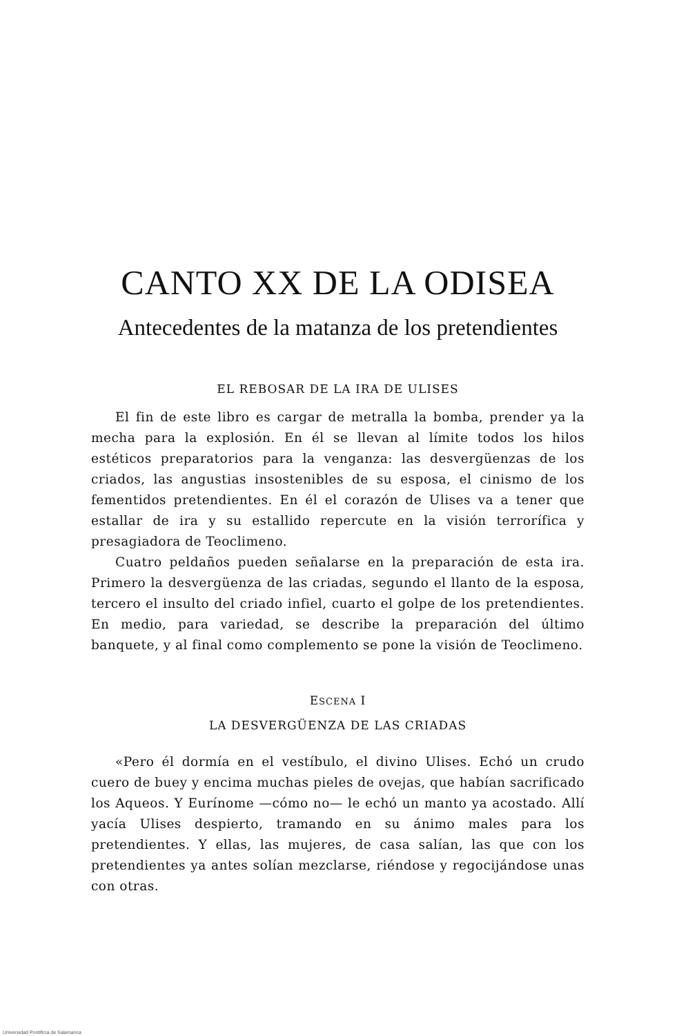CANTO XX DE LA ODISEA
Antecedentes de la matanza de los pretendientes
EL REBOSAR DE LA IRA DE ULISES
El fin de este libro es cargar de metralla la bomba, prender ya la mecha para la explosión. En él se llevan al límite todos los hilos estéticos preparatorios para la venganza: las desvergüenzas de los criados, las angustias insostenibles de su esposa, el cinismo de los fementidos pretendientes. En él el corazón de Ulises va a tener que estallar de ira y su estallido repercute en la visión terrorífica y presagiadora de Teoclimeno.
Cuatro peldaños pueden señalarse en la preparación de esta ira. Primero la desvergüenza de las criadas, segundo el llanto de la esposa, tercero el insulto del criado infiel, cuarto el golpe de los pretendientes. En medio, para variedad, se describe la preparación del último banquete, y al final como complemento se pone la visión de Teoclimeno.
ESCENA I
LA DESVERGÜENZA DE LAS CRIADAS
«Pero él dormía en el vestíbulo, el divino Ulises. Echó un crudo cuero de buey y encima muchas pieles de ovejas, que habían sacrificado los Aqueos. Y Eurínome —cómo no— le echó un manto ya acostado. Allí yacía Ulises despierto, tramando en su ánimo males para los pretendientes. Y ellas, las mujeres, de casa salían, las que con los pretendientes ya antes solían mezclarse, riéndose y regocijándose unas con otras.
Universidad Pontificia de Salamanca